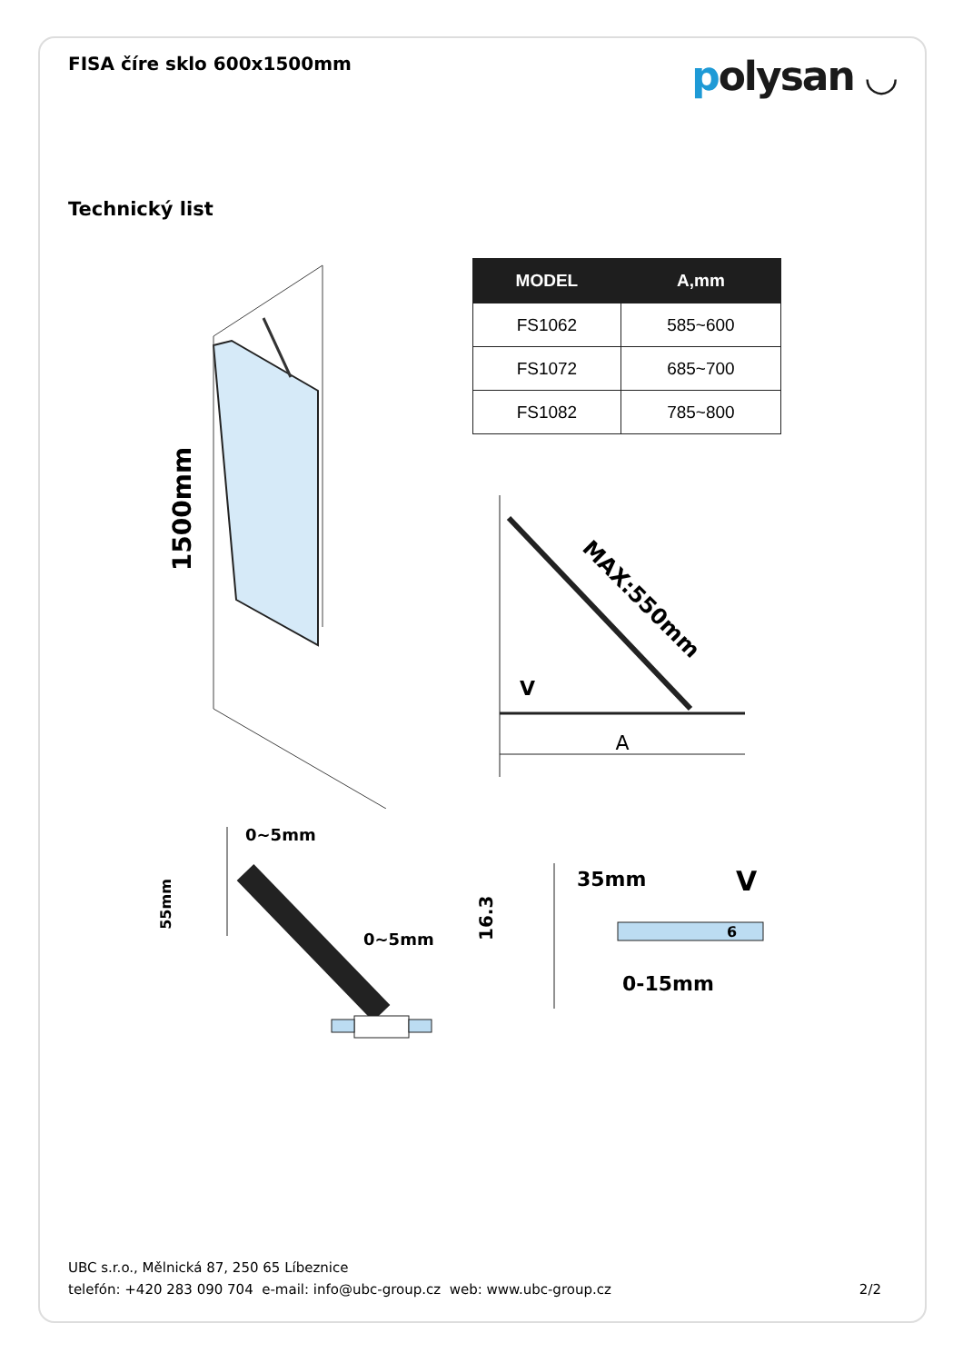FISA číre sklo 600x1500mm
polysan ◡
Technický list
| MODEL | A,mm |
| --- | --- |
| FS1062 | 585~600 |
| FS1072 | 685~700 |
| FS1082 | 785~800 |
1500mm
A
V
MAX:550mm
0~5mm
0~5mm
55mm
35mm
V
16.3
6
0-15mm
UBC s.r.o., Mělnická 87, 250 65 Líbeznice
telefón: +420 283 090 704 e-mail: info@ubc-group.cz web: www.ubc-group.cz 2/2